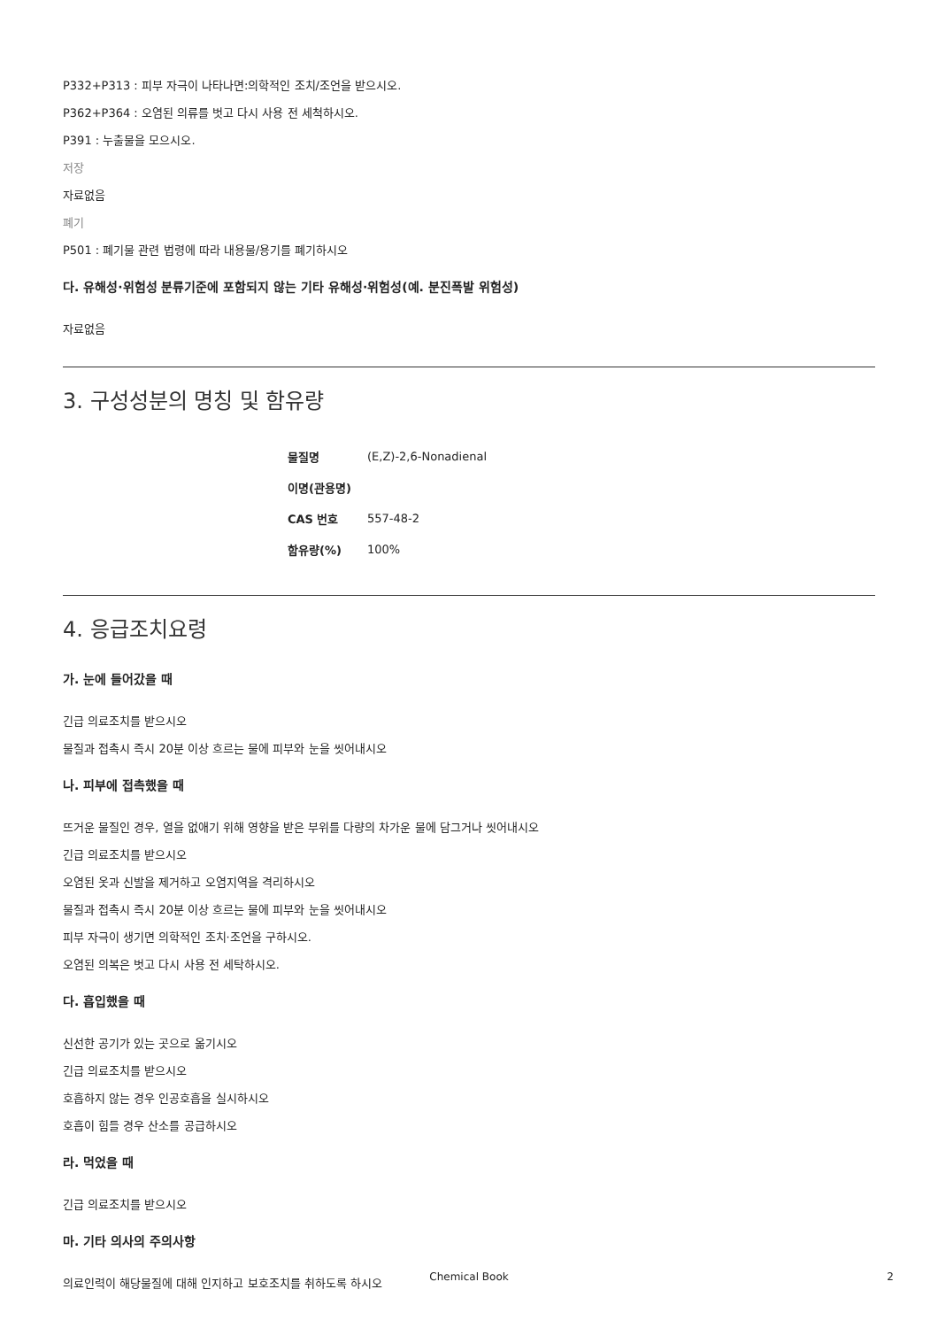P332+P313 : 피부 자극이 나타나면:의학적인 조치/조언을 받으시오.
P362+P364 : 오염된 의류를 벗고 다시 사용 전 세척하시오.
P391 : 누출물을 모으시오.
저장
자료없음
폐기
P501 : 폐기물 관련 법령에 따라 내용물/용기를 폐기하시오
다. 유해성·위험성 분류기준에 포함되지 않는 기타 유해성·위험성(예. 분진폭발 위험성)
자료없음
3. 구성성분의 명칭 및 함유량
| 물질명 | (E,Z)-2,6-Nonadienal |
| 이명(관용명) | |
| CAS 번호 | 557-48-2 |
| 함유량(%) | 100% |
4. 응급조치요령
가. 눈에 들어갔을 때
긴급 의료조치를 받으시오
물질과 접촉시 즉시 20분 이상 흐르는 물에 피부와 눈을 씻어내시오
나. 피부에 접촉했을 때
뜨거운 물질인 경우, 열을 없애기 위해 영향을 받은 부위를 다량의 차가운 물에 담그거나 씻어내시오
긴급 의료조치를 받으시오
오염된 옷과 신발을 제거하고 오염지역을 격리하시오
물질과 접촉시 즉시 20분 이상 흐르는 물에 피부와 눈을 씻어내시오
피부 자극이 생기면 의학적인 조치·조언을 구하시오.
오염된 의복은 벗고 다시 사용 전 세탁하시오.
다. 흡입했을 때
신선한 공기가 있는 곳으로 옮기시오
긴급 의료조치를 받으시오
호흡하지 않는 경우 인공호흡을 실시하시오
호흡이 힘들 경우 산소를 공급하시오
라. 먹었을 때
긴급 의료조치를 받으시오
마. 기타 의사의 주의사항
의료인력이 해당물질에 대해 인지하고 보호조치를 취하도록 하시오
Chemical Book 2